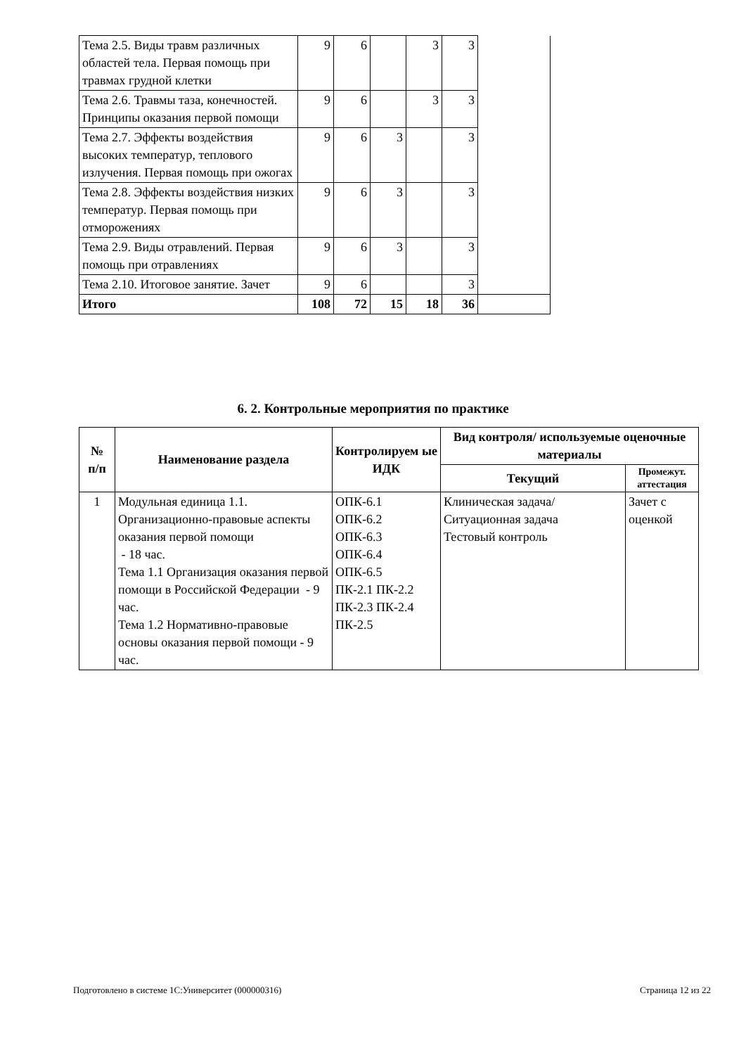| Тема 2.5. Виды травм различных областей тела. Первая помощь при травмах грудной клетки | 9 | 6 | | 3 | 3 | |
| Тема 2.6. Травмы таза, конечностей. Принципы оказания первой помощи | 9 | 6 | | 3 | 3 | |
| Тема 2.7. Эффекты воздействия высоких температур, теплового излучения. Первая помощь при ожогах | 9 | 6 | 3 | | 3 | |
| Тема 2.8. Эффекты воздействия низких температур. Первая помощь при отморожениях | 9 | 6 | 3 | | 3 | |
| Тема 2.9. Виды отравлений. Первая помощь при отравлениях | 9 | 6 | 3 | | 3 | |
| Тема 2.10. Итоговое занятие. Зачет | 9 | 6 | | | 3 | |
| Итого | 108 | 72 | 15 | 18 | 36 | |
6. 2. Контрольные мероприятия по практике
| № п/п | Наименование раздела | Контролируем ые ИДК | Вид контроля/ используемые оценочные материалы | |
| --- | --- | --- | --- | --- |
| | | | Текущий | Промежут. аттестация |
| 1 | Модульная единица 1.1. Организационно-правовые аспекты оказания первой помощи - 18 час. Тема 1.1 Организация оказания первой помощи в Российской Федерации - 9 час. Тема 1.2 Нормативно-правовые основы оказания первой помощи - 9 час. | ОПК-6.1 ОПК-6.2 ОПК-6.3 ОПК-6.4 ОПК-6.5 ПК-2.1 ПК-2.2 ПК-2.3 ПК-2.4 ПК-2.5 | Клиническая задача/Ситуационная задача Тестовый контроль | Зачет с оценкой |
Подготовлено в системе 1С:Университет (000000316) Страница 12 из 22